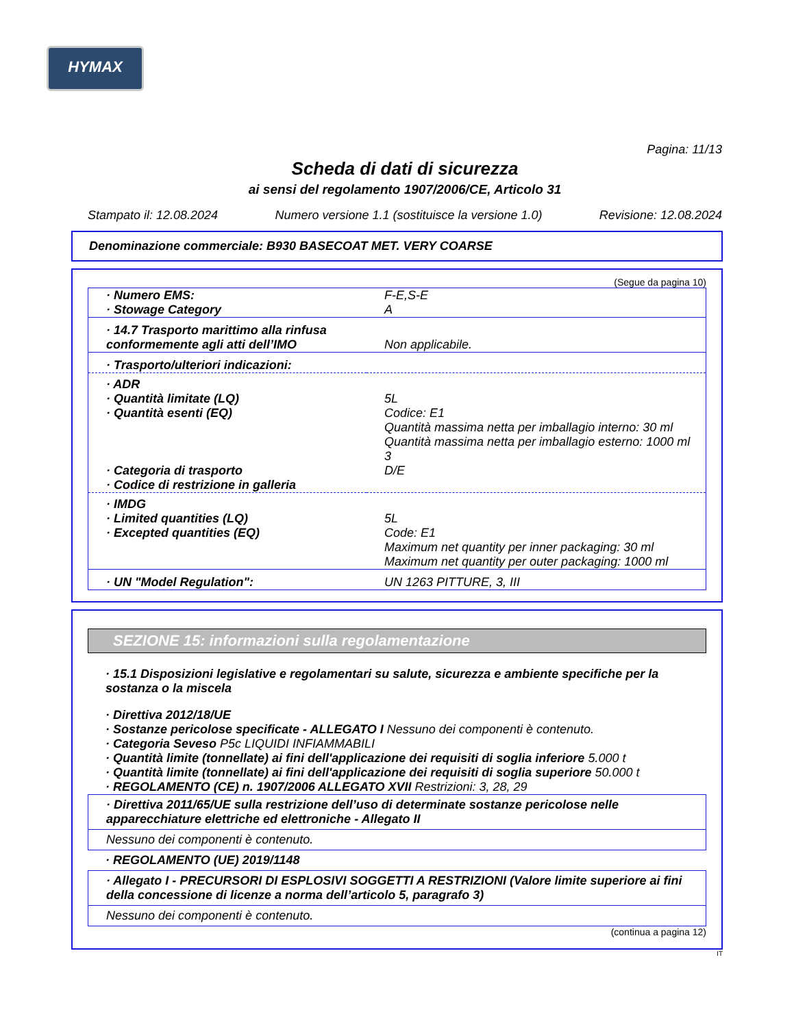HYMAX
Pagina: 11/13
Scheda di dati di sicurezza
ai sensi del regolamento 1907/2006/CE, Articolo 31
Stampato il: 12.08.2024 Numero versione 1.1 (sostituisce la versione 1.0) Revisione: 12.08.2024
Denominazione commerciale: B930 BASECOAT MET. VERY COARSE
(Segue da pagina 10)
| · Numero EMS: · Stowage Category | F-E,S-E A |
| · 14.7 Trasporto marittimo alla rinfusa conformemente agli atti dell’IMO | Non applicabile. |
| · Trasporto/ulteriori indicazioni: | |
| · ADR · Quantità limitate (LQ) · Quantità esenti (EQ) · Categoria di trasporto · Codice di restrizione in galleria | 5L Codice: E1 Quantità massima netta per imballagio interno: 30 ml Quantità massima netta per imballagio esterno: 1000 ml 3 D/E |
| · IMDG · Limited quantities (LQ) · Excepted quantities (EQ) | 5L Code: E1 Maximum net quantity per inner packaging: 30 ml Maximum net quantity per outer packaging: 1000 ml |
| · UN "Model Regulation": | UN 1263 PITTURE, 3, III |
SEZIONE 15: informazioni sulla regolamentazione
· 15.1 Disposizioni legislative e regolamentari su salute, sicurezza e ambiente specifiche per la sostanza o la miscela
· Direttiva 2012/18/UE
· Sostanze pericolose specificate - ALLEGATO I Nessuno dei componenti è contenuto.
· Categoria Seveso P5c LIQUIDI INFIAMMABILI
· Quantità limite (tonnellate) ai fini dell'applicazione dei requisiti di soglia inferiore 5.000 t
· Quantità limite (tonnellate) ai fini dell'applicazione dei requisiti di soglia superiore 50.000 t
· REGOLAMENTO (CE) n. 1907/2006 ALLEGATO XVII Restrizioni: 3, 28, 29
· Direttiva 2011/65/UE sulla restrizione dell’uso di determinate sostanze pericolose nelle apparecchiature elettriche ed elettroniche - Allegato II
Nessuno dei componenti è contenuto.
· REGOLAMENTO (UE) 2019/1148
· Allegato I - PRECURSORI DI ESPLOSIVI SOGGETTI A RESTRIZIONI (Valore limite superiore ai fini della concessione di licenze a norma dell’articolo 5, paragrafo 3)
Nessuno dei componenti è contenuto.
(continua a pagina 12)
IT